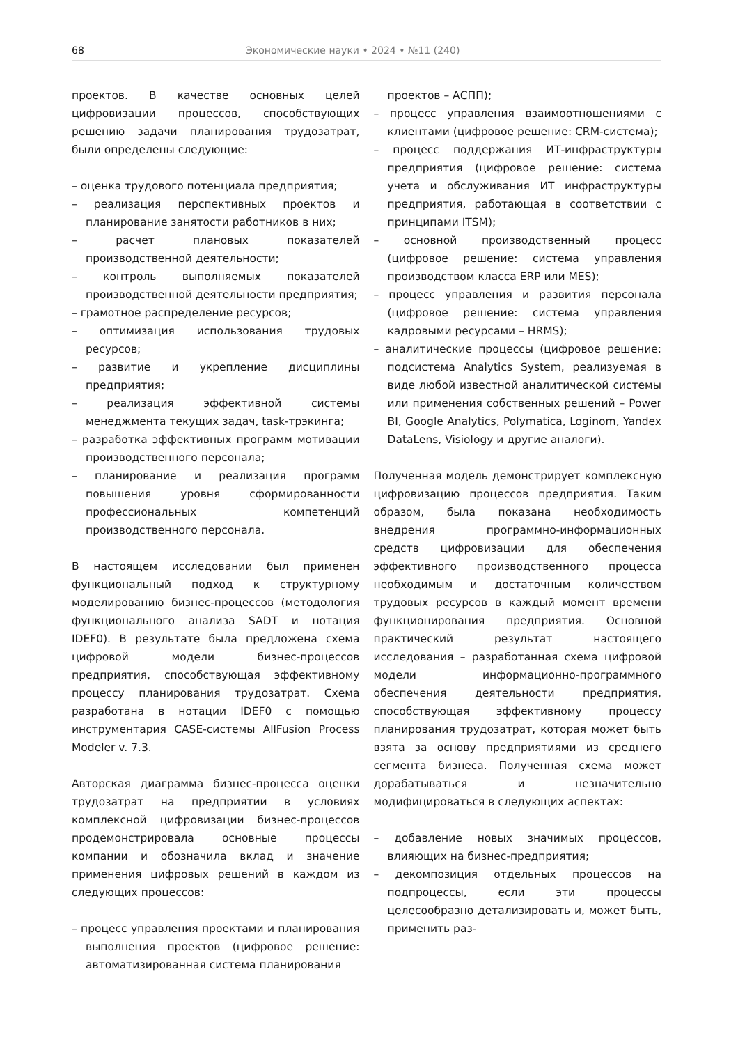68 Экономические науки • 2024 • №11 (240)
проектов. В качестве основных целей цифровизации процессов, способствующих решению задачи планирования трудозатрат, были определены следующие:
– оценка трудового потенциала предприятия;
– реализация перспективных проектов и планирование занятости работников в них;
– расчет плановых показателей производственной деятельности;
– контроль выполняемых показателей производственной деятельности предприятия;
– грамотное распределение ресурсов;
– оптимизация использования трудовых ресурсов;
– развитие и укрепление дисциплины предприятия;
– реализация эффективной системы менеджмента текущих задач, task-трэкинга;
– разработка эффективных программ мотивации производственного персонала;
– планирование и реализация программ повышения уровня сформированности профессиональных компетенций производственного персонала.
В настоящем исследовании был применен функциональный подход к структурному моделированию бизнес-процессов (методология функционального анализа SADT и нотация IDEF0). В результате была предложена схема цифровой модели бизнес-процессов предприятия, способствующая эффективному процессу планирования трудозатрат. Схема разработана в нотации IDEF0 с помощью инструментария CASE-системы AllFusion Process Modeler v. 7.3.
Авторская диаграмма бизнес-процесса оценки трудозатрат на предприятии в условиях комплексной цифровизации бизнес-процессов продемонстрировала основные процессы компании и обозначила вклад и значение применения цифровых решений в каждом из следующих процессов:
– процесс управления проектами и планирования выполнения проектов (цифровое решение: автоматизированная система планирования
проектов – АСПП);
– процесс управления взаимоотношениями с клиентами (цифровое решение: CRM-система);
– процесс поддержания ИТ-инфраструктуры предприятия (цифровое решение: система учета и обслуживания ИТ инфраструктуры предприятия, работающая в соответствии с принципами ITSM);
– основной производственный процесс (цифровое решение: система управления производством класса ERP или MES);
– процесс управления и развития персонала (цифровое решение: система управления кадровыми ресурсами – HRMS);
– аналитические процессы (цифровое решение: подсистема Analytics System, реализуемая в виде любой известной аналитической системы или применения собственных решений – Power BI, Google Analytics, Polymatica, Loginom, Yandex DataLens, Visiology и другие аналоги).
Полученная модель демонстрирует комплексную цифровизацию процессов предприятия. Таким образом, была показана необходимость внедрения программно-информационных средств цифровизации для обеспечения эффективного производственного процесса необходимым и достаточным количеством трудовых ресурсов в каждый момент времени функционирования предприятия. Основной практический результат настоящего исследования – разработанная схема цифровой модели информационно-программного обеспечения деятельности предприятия, способствующая эффективному процессу планирования трудозатрат, которая может быть взята за основу предприятиями из среднего сегмента бизнеса. Полученная схема может дорабатываться и незначительно модифицироваться в следующих аспектах:
– добавление новых значимых процессов, влияющих на бизнес-предприятия;
– декомпозиция отдельных процессов на подпроцессы, если эти процессы целесообразно детализировать и, может быть, применить раз-